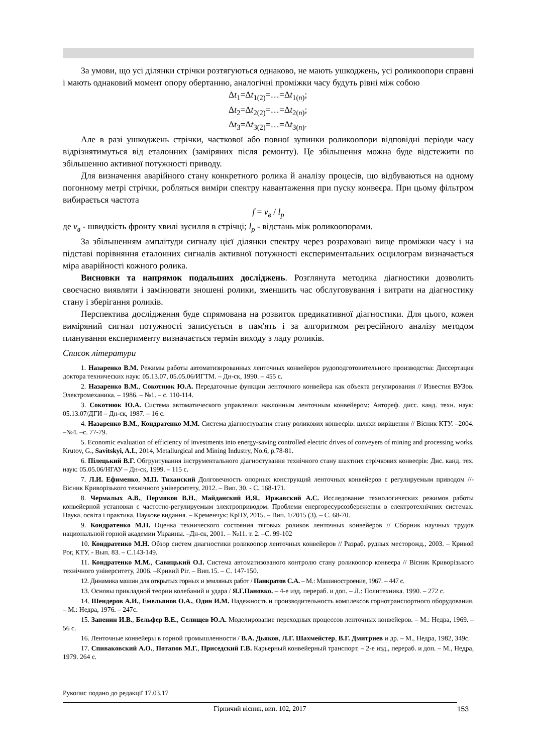За умови, що усі ділянки стрічки розтягуються однаково, не мають ушкоджень, усі роликоопори справні і мають однаковий момент опору обертанню, аналогічні проміжки часу будуть рівні між собою
Δt<sub>1</sub>=Δt<sub>1(2)</sub>=…=Δt<sub>1(n)</sub>;
Δt<sub>2</sub>=Δt<sub>2(2)</sub>=…=Δt<sub>2(n)</sub>;
Δt<sub>3</sub>=Δt<sub>3(2)</sub>=…=Δt<sub>3(n)</sub>.
Але в разі ушкоджень стрічки, часткової або повної зупинки роликоопори відповідні періоди часу відрізнятимуться від еталонних (заміряних після ремонту). Це збільшення можна буде відстежити по збільшенню активної потужності приводу.
Для визначення аварійного стану конкретного ролика й аналізу процесів, що відбуваються на одному погонному метрі стрічки, робляться виміри спектру навантаження при пуску конвеєра. При цьому фільтром вибирається частота
f = v<sub>в</sub> / l<sub>p</sub>
де v<sub>в</sub> - швидкість фронту хвилі зусилля в стрічці; l<sub>p</sub> - відстань між роликоопорами.
За збільшенням амплітуди сигналу цієї ділянки спектру через розраховані вище проміжки часу і на підставі порівняння еталонних сигналів активної потужності експериментальних осцилограм визначається міра аварійності кожного ролика.
Висновки та напрямок подальших досліджень. Розглянута методика діагностики дозволить своєчасно виявляти і замінювати зношені ролики, зменшить час обслуговування і витрати на діагностику стану і зберігання роликів.
Перспектива дослідження буде спрямована на розвиток предикативної діагностики. Для цього, кожен виміряний сигнал потужності записується в пам'ять і за алгоритмом регресійного аналізу методом планування експерименту визначається термін виходу з ладу роликів.
Список літератури
1. Назаренко В.М. Режимы работы автоматизированных ленточных конвейеров рудоподготовительного производства: Диссертация доктора технических наук: 05.13.07, 05.05.06/ИГТМ. – Дн-ск, 1990. – 455 с.
2. Назаренко В.М., Сокотнюк Ю.А. Передаточные функции ленточного конвейера как объекта регулирования // Известия ВУЗов. Электромеханика. – 1986. – №1. – с. 110-114.
3. Сокотнюк Ю.А. Система автоматического управления наклонным ленточным конвейером: Автореф. дисс. канд. техн. наук: 05.13.07/ДГИ – Дн-ск, 1987. – 16 с.
4. Назаренко В.М., Кондратенко М.М. Система діагностування стану роликових конвеєрів: шляхи вирішення // Вісник КТУ. –2004. –№4. –с. 77-79.
5. Economic evaluation of efficiency of investments into energy-saving controlled electric drives of conveyers of mining and processing works. Krutov, G., Savitskyi, A.I., 2014, Metallurgical and Mining Industry, No.6, p.78-81.
6. Пілецький В.Г. Обгрунтування інструментального діагностування технічного стану шахтних стрічкових конвеєрів: Дис. канд. тех. наук: 05.05.06/НГАУ – Дн-ск, 1999. – 115 с.
7. Л.И. Ефименко, М.П. Тиханский Долговечность опорных конструкций ленточных конвейеров с регулируемым приводом //- Вісник Криворізького технічного університету, 2012. – Вип. 30. - С. 168-171.
8. Чермалых А.В., Пермяков В.Н., Майданский И.Я., Иржавский А.С. Исследование технологических режимов работы конвейерной установки с частотно-регулируемым электроприводом. Проблеми енергоресурсозбереження в електротехнічних системах. Наука, освіта і практика. Наукове видання. – Кременчук: КрНУ, 2015. – Вип. 1/2015 (3). – С. 68-70.
9. Кондратенко М.Н. Оценка технического состояния тяговых роликов ленточных конвейеров // Сборник научных трудов национальной горной академии Украины. –Дн-ск, 2001. – №11. т. 2. –С. 99-102
10. Кондратенко М.Н. Обзор систем диагностики роликоопор ленточных конвейеров // Разраб. рудных месторожд., 2003. – Кривой Рог, КТУ. - Вып. 83. – С.143-149.
11. Кондратенко М.М., Савицький О.І. Система автоматизованого контролю стану роликоопор конвеєра // Вісник Криворізького технічного університету, 2006. –Кривий Ріг. – Вип.15. – С. 147-150.
12. Динамика машин для открытых горных и земляных работ / Панкратов С.А. – М.: Машиностроение, 1967. – 447 с.
13. Основы прикладной теории колебаний и удара / Я.Г.Пановко. – 4-е изд. перераб. и доп. – Л.: Политехника. 1990. – 272 с.
14. Шендеров А.И., Емельянов О.А., Один И.М. Надежность и производительность комплексов горнотранспортного оборудования. – М.: Недра, 1976. – 247с.
15. Запенин И.В., Бельфер В.Е., Селищев Ю.А. Моделирование переходных процессов ленточных конвейеров. – М.: Недра, 1969. – 56 с.
16. Ленточные конвейеры в горной промышленности / В.А. Дьяков, Л.Г. Шахмейстер, В.Г. Дмитриев и др. – М., Недра, 1982, 349с.
17. Спиваковский А.О., Потапов М.Г., Приседский Г.В. Карьерный конвейерный транспорт. – 2-е изд., перераб. и доп. – М., Недра, 1979. 264 с.
Рукопис подано до редакції 17.03.17
Гірничий вісник, вип. 102, 2017 153